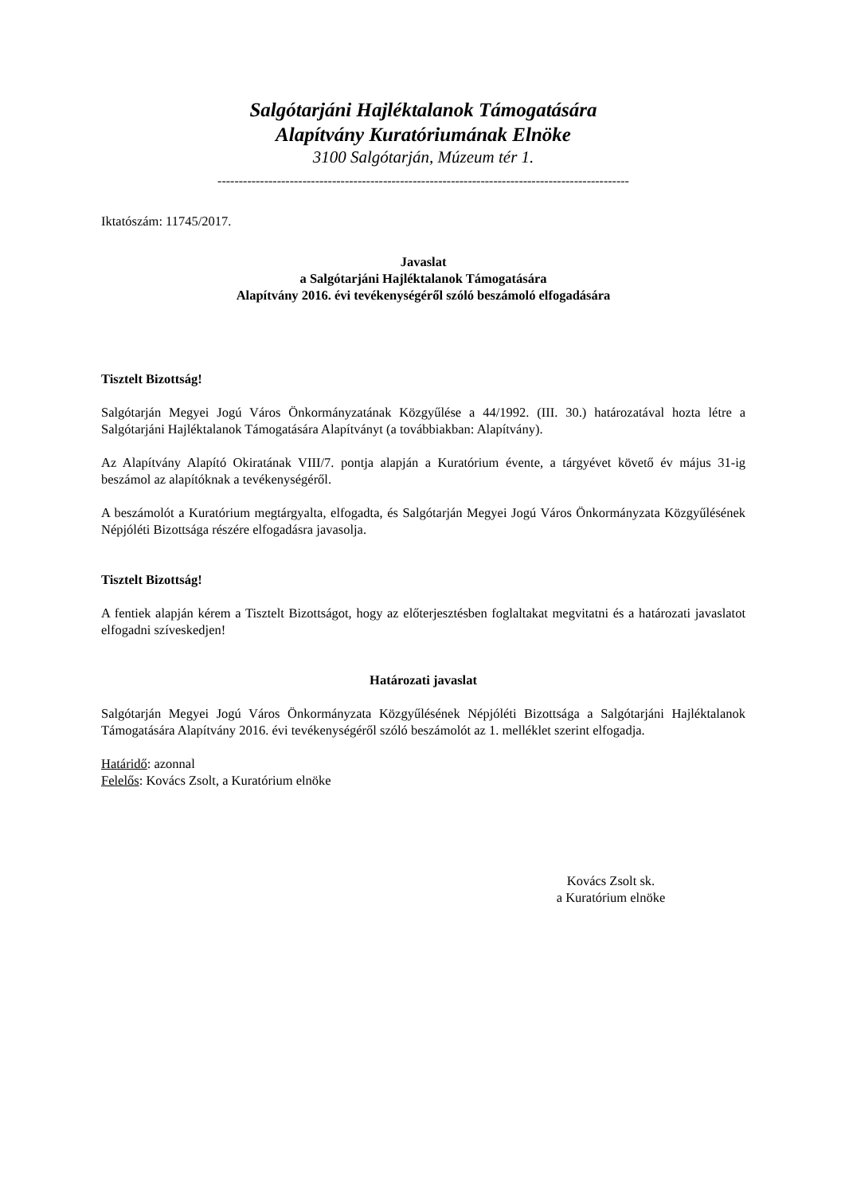Salgótarjáni Hajléktalanok Támogatására
Alapítvány Kuratóriumának Elnöke
3100 Salgótarján, Múzeum tér 1.
-------------------------------------------------------------------------------------------------
Iktatószám: 11745/2017.
Javaslat
a Salgótarjáni Hajléktalanok Támogatására
Alapítvány 2016. évi tevékenységéről szóló beszámoló elfogadására
Tisztelt Bizottság!
Salgótarján Megyei Jogú Város Önkormányzatának Közgyűlése a 44/1992. (III. 30.) határozatával hozta létre a Salgótarjáni Hajléktalanok Támogatására Alapítványt (a továbbiakban: Alapítvány).
Az Alapítvány Alapító Okiratának VIII/7. pontja alapján a Kuratórium évente, a tárgyévet követő év május 31-ig beszámol az alapítóknak a tevékenységéről.
A beszámolót a Kuratórium megtárgyalta, elfogadta, és Salgótarján Megyei Jogú Város Önkormányzata Közgyűlésének Népjóléti Bizottsága részére elfogadásra javasolja.
Tisztelt Bizottság!
A fentiek alapján kérem a Tisztelt Bizottságot, hogy az előterjesztésben foglaltakat megvitatni és a határozati javaslatot elfogadni szíveskedjen!
Határozati javaslat
Salgótarján Megyei Jogú Város Önkormányzata Közgyűlésének Népjóléti Bizottsága a Salgótarjáni Hajléktalanok Támogatására Alapítvány 2016. évi tevékenységéről szóló beszámolót az 1. melléklet szerint elfogadja.
Határidő: azonnal
Felelős: Kovács Zsolt, a Kuratórium elnöke
Kovács Zsolt sk.
a Kuratórium elnöke